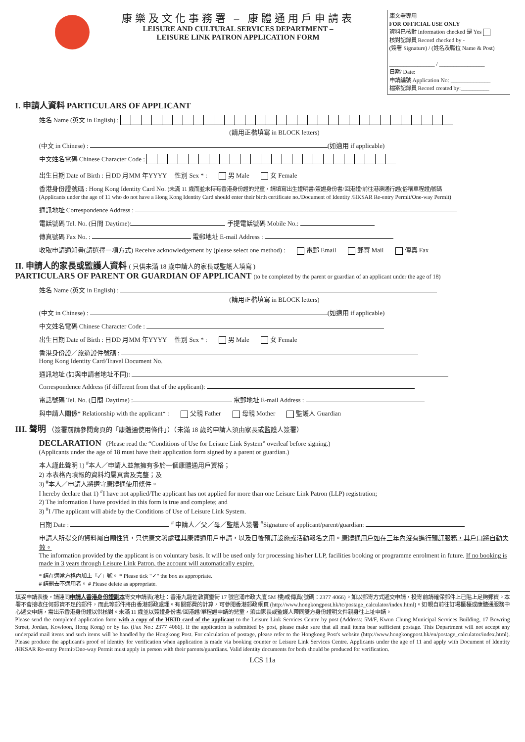康樂及文化事務署 – 康體通用戶申請表
LEISURE AND CULTURAL SERVICES DEPARTMENT –
LEISURE LINK PATRON APPLICATION FORM
康文署專用
FOR OFFICIAL USE ONLY
資料已核對 Information checked 是 Yes
核對記錄員 Record checked by -
(簽署 Signature) / (姓名及職位 Name & Post)
________________ / ________________
日期/ Date:
申請編號 Application No: ______________
檔案記錄員 Record created by:__________
I. 申請人資料 PARTICULARS OF APPLICANT
姓名 Name (英文 in English) :
(請用正楷填寫 in BLOCK letters)
(中文 in Chinese) : (如適用 if applicable)
中文姓名電碼 Chinese Character Code :
出生日期 Date of Birth : 日DD 月MM 年YYYY 性別 Sex * : 男 Male 女 Female
香港身份證號碼 : Hong Kong Identity Card No. (未滿 11 歲而並未持有香港身份證的兒童，請填寫出生證明書/簽證身份書/回港證/前往港澳通行證(俗稱單程證)號碼
(Applicants under the age of 11 who do not have a Hong Kong Identity Card should enter their birth certificate no./Document of Identity /HKSAR Re-entry Permit/One-way Permit)
通訊地址 Correspondence Address :
電話號碼 Tel. No. (日間 Daytime): 手提電話號碼 Mobile No.:
傳真號碼 Fax No. : 電郵地址 E-mail Address :
收取申請通知書(請選擇一項方式) Receive acknowledgement by (please select one method) : 電郵 Email 郵寄 Mail 傳真 Fax
II. 申請人的家長或監護人資料 ( 只供未滿 18 歲申請人的家長或監護人填寫 )
PARTICULARS OF PARENT OR GUARDIAN OF APPLICANT (to be completed by the parent or guardian of an applicant under the age of 18)
姓名 Name (英文 in English) :
(請用正楷填寫 in BLOCK letters)
(中文 in Chinese) : (如適用 if applicable)
中文姓名電碼 Chinese Character Code :
出生日期 Date of Birth : 日DD 月MM 年YYYY 性別 Sex * : 男 Male 女 Female
香港身份證／旅遊證件號碼 :
Hong Kong Identity Card/Travel Document No.
通訊地址 (如與申請者地址不同):
Correspondence Address (if different from that of the applicant):
電話號碼 Tel. No. (日間 Daytime) : 電郵地址 E-mail Address :
與申請人關係* Relationship with the applicant* : 父親 Father 母親 Mother 監護人 Guardian
III. 聲明 （簽署前請參閱背頁的「康體通使用條件」）（未滿 18 歲的申請人須由家長或監護人簽署）
DECLARATION (Please read the “Conditions of Use for Leisure Link System” overleaf before signing.)
(Applicants under the age of 18 must have their application form signed by a parent or guardian.)
本人謹此聲明 1) <sup>#</sup>本人／申請人並無擁有多於一個康體通用戶資格；
2) 本表格內填報的資料均屬真實及完整；及
3) <sup>#</sup>本人／申請人將遵守康體通使用條件。
I hereby declare that 1) <sup>#</sup>I have not applied/The applicant has not applied for more than one Leisure Link Patron (LLP) registration;
2) The information I have provided in this form is true and complete; and
3) <sup>#</sup>I /The applicant will abide by the Conditions of Use of Leisure Link System.
日期 Date : <sup>#</sup> 申請人／父／母／監護人簽署 <sup>#</sup>Signature of applicant/parent/guardian:
申請人所提交的資料屬自願性質，只供康文署處理其康體通用戶申請，以及日後預訂設施或活動報名之用。康體通用戶如在三年內沒有進行預訂服務，其戶口將自動失效。
The information provided by the applicant is on voluntary basis. It will be used only for processing his/her LLP, facilities booking or programme enrolment in future. If no booking is made in 3 years through Leisure Link Patron, the account will automatically expire.
* 請在適當方格內加上「✓」號。 * Please tick "✓" the box as appropriate.
# 請刪去不適用者。 # Please delete as appropriate.
填妥申請表後，請連同申請人香港身份證副本寄交申請表(地址：香港九龍佐敦寶靈街 17 號官涌市政大廈 5M 樓)或傳真(號碼：2377 4066)。如以郵寄方式遞交申請，投寄前請確保郵件上已貼上足夠郵資。本署不會接收任何郵資不足的郵件，而此等郵件將由香港郵政處理。有關郵費的計算，可參閱香港郵政網頁 (http://www.hongkongpost.hk/tc/postage_calculator/index.html)。如親自前往訂場櫃檯或康體通服務中心遞交申請，需出示香港身份證以供核對。未滿 11 歲並以簽證身份書/回港證/單程證申請的兒童，須由家長或監護人帶同雙方身份證明文件親身往上址申請。
Please send the completed application form with a copy of the HKID card of the applicant to the Leisure Link Services Centre by post (Address: 5M/F, Kwun Chung Municipal Services Building, 17 Bowring Street, Jordan, Kowloon, Hong Kong) or by fax (Fax No.: 2377 4066). If the application is submitted by post, please make sure that all mail items bear sufficient postage. This Department will not accept any underpaid mail items and such items will be handled by the Hongkong Post. For calculation of postage, please refer to the Hongkong Post's website (http://www.hongkongpost.hk/en/postage_calculator/index.html). Please produce the applicant's proof of identity for verification when application is made via booking counter or Leisure Link Services Centre. Applicants under the age of 11 and apply with Document of Identity /HKSAR Re-entry Permit/One-way Permit must apply in person with their parents/guardians. Valid identity documents for both should be produced for verification.
LCS 11a